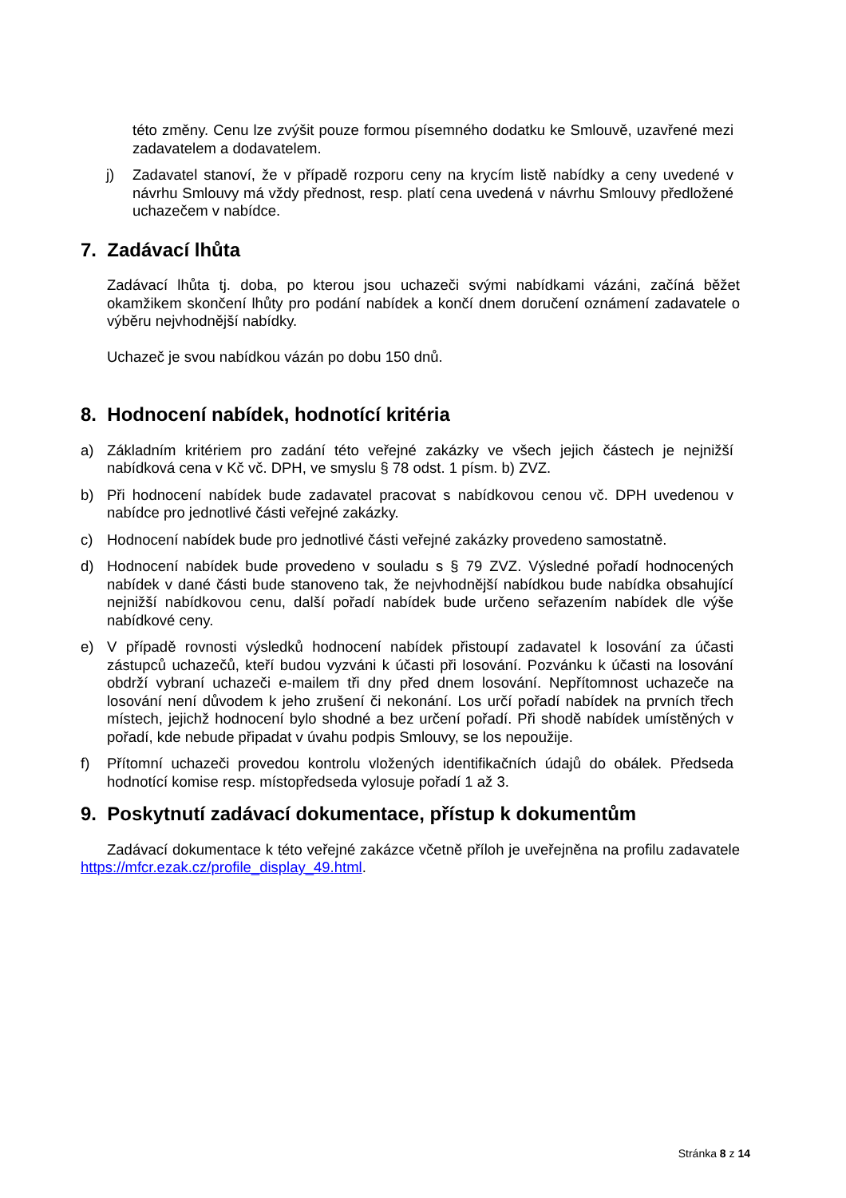této změny. Cenu lze zvýšit pouze formou písemného dodatku ke Smlouvě, uzavřené mezi zadavatelem a dodavatelem.
j) Zadavatel stanoví, že v případě rozporu ceny na krycím listě nabídky a ceny uvedené v návrhu Smlouvy má vždy přednost, resp. platí cena uvedená v návrhu Smlouvy předložené uchazečem v nabídce.
7. Zadávací lhůta
Zadávací lhůta tj. doba, po kterou jsou uchazeči svými nabídkami vázáni, začíná běžet okamžikem skončení lhůty pro podání nabídek a končí dnem doručení oznámení zadavatele o výběru nejvhodnější nabídky.
Uchazeč je svou nabídkou vázán po dobu 150 dnů.
8. Hodnocení nabídek, hodnotící kritéria
a) Základním kritériem pro zadání této veřejné zakázky ve všech jejich částech je nejnižší nabídková cena v Kč vč. DPH, ve smyslu § 78 odst. 1 písm. b) ZVZ.
b) Při hodnocení nabídek bude zadavatel pracovat s nabídkovou cenou vč. DPH uvedenou v nabídce pro jednotlivé části veřejné zakázky.
c) Hodnocení nabídek bude pro jednotlivé části veřejné zakázky provedeno samostatně.
d) Hodnocení nabídek bude provedeno v souladu s § 79 ZVZ. Výsledné pořadí hodnocených nabídek v dané části bude stanoveno tak, že nejvhodnější nabídkou bude nabídka obsahující nejnižší nabídkovou cenu, další pořadí nabídek bude určeno seřazením nabídek dle výše nabídkové ceny.
e) V případě rovnosti výsledků hodnocení nabídek přistoupí zadavatel k losování za účasti zástupců uchazečů, kteří budou vyzváni k účasti při losování. Pozvánku k účasti na losování obdrží vybraní uchazeči e-mailem tři dny před dnem losování. Nepřítomnost uchazeče na losování není důvodem k jeho zrušení či nekonání. Los určí pořadí nabídek na prvních třech místech, jejichž hodnocení bylo shodné a bez určení pořadí. Při shodě nabídek umístěných v pořadí, kde nebude připadat v úvahu podpis Smlouvy, se los nepoužije.
f) Přítomní uchazeči provedou kontrolu vložených identifikačních údajů do obálek. Předseda hodnotící komise resp. místopředseda vylosuje pořadí 1 až 3.
9. Poskytnutí zadávací dokumentace, přístup k dokumentům
Zadávací dokumentace k této veřejné zakázce včetně příloh je uveřejněna na profilu zadavatele https://mfcr.ezak.cz/profile_display_49.html.
Stránka 8 z 14